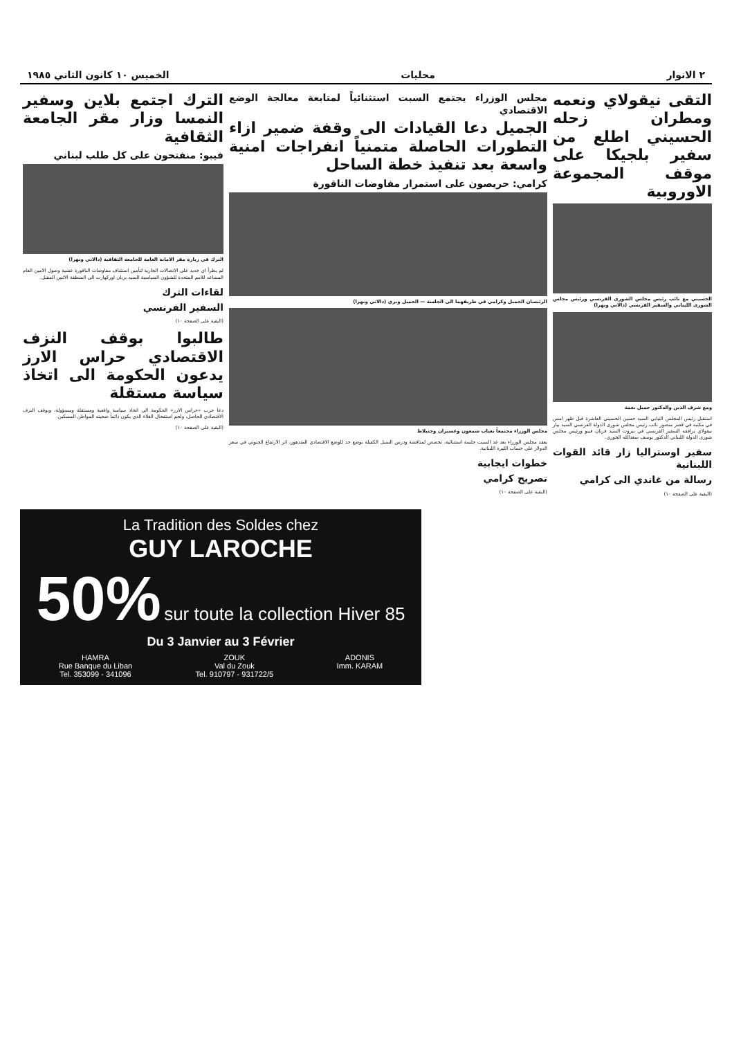٢ الانوار محليات الخميس ١٠ كانون الثاني ١٩٨٥
التقى نيقولاي ونعمه ومطران زحله الحسيني اطلع من سفير بلجيكا على موقف المجموعة الاوروبية
الحسيني مع نائب رئيس مجلس الشورى الفرنسي ورئيس مجلس الشورى اللبناني والسفير الفرنسي (دالاتي ونهرا)
ومع شرف الدين والدكتور جميل نعمة
استقبل رئيس المجلس النيابي السيد حسين الحسيني العاشرة قبل ظهر امس في مكتبه في قصر منصور نائب رئيس مجلس شورى الدولة الفرنسي السيد بيار نيقولاي يرافقه السفير الفرنسي في بيروت السيد فرنان فيبو ورئيس مجلس شورى الدولة اللبناني الدكتور يوسف سعدالله الخوري.
سفير اوستراليا زار قائد القوات اللبنانية
رسالة من غاندي الى كرامي
(البقية على الصفحة ١٠)
مجلس الوزراء يجتمع السبت استثنائياً لمتابعة معالجة الوضع الاقتصادي
الجميل دعا القيادات الى وقفة ضمير ازاء التطورات الحاصلة متمنياً انفراجات امنية واسعة بعد تنفيذ خطة الساحل
كرامي: حريصون على استمرار مفاوضات الناقورة
الرئيسان الجميل وكرامي في طريقهما الى الجلسة — الجميل وبري (دالاتي ونهرا)
مجلس الوزراء مجتمعاً بغياب شمعون وعسيران وجنبلاط
يعقد مجلس الوزراء بعد غد السبت جلسة استثنائية، تخصص لمناقشة ودرس السبل الكفيلة بوضع حد للوضع الاقتصادي المتدهور، اثر الارتفاع الجنوني في سعر الدولار على حساب الليرة اللبنانية.
خطوات ايجابية
تصريح كرامي
(البقية على الصفحة ١٠)
الترك اجتمع بلاين وسفير النمسا وزار مقر الجامعة الثقافية
فيبو: منفتحون على كل طلب لبناني
الترك في زيارة مقر الامانة العامة للجامعة الثقافية (دالاتي ونهرا)
لم يطرأ اي جديد على الاتصالات الجارية لتأمين استئناف مفاوضات الناقورة عشية وصول الامين العام المساعد للامم المتحدة للشؤون السياسية السيد بريان اوركهارت الى المنطقة الاثنين المقبل.
لقاءات الترك
السفير الفرنسي
(البقية على الصفحة ١٠)
طالبوا بوقف النزف الاقتصادي حراس الارز يدعون الحكومة الى اتخاذ سياسة مستقلة
دعا حزب «حراس الارز» الحكومة الى اتخاذ سياسة واقعية ومستقلة ومسؤولة، ويوقف النزف الاقتصادي الحاصل، ولجم استفحال الغلاء الذي يكون دائماً ضحيته المواطن المسكين.
(البقية على الصفحة ١٠)
La Tradition des Soldes chez
GUY LAROCHE
50% sur toute la collection Hiver 85
Du 3 Janvier au 3 Février
HAMRA
Rue Banque du Liban
Tel. 353099 - 341096 ZOUK
Val du Zouk
Tel. 910797 - 931722/5 ADONIS
Imm. KARAM